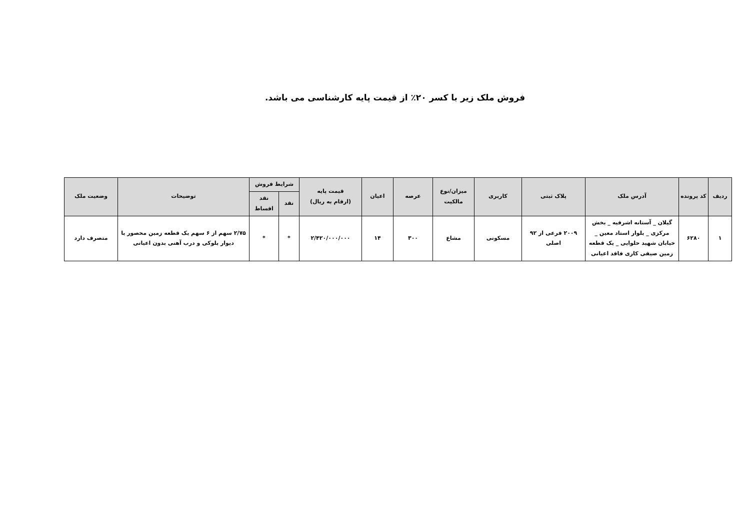فروش ملک زیر با کسر ۲۰٪ از قیمت پایه کارشناسی می باشد.
| ردیف | کد پرونده | آدرس ملک | پلاک ثبتی | کاربری | میزان/نوع مالکیت | عرصه | اعیان | قیمت پایه (ارقام به ریال) | شرایط فروش | | توضیحات | وضعیت ملک |
| --- | --- | --- | --- | --- | --- | --- | --- | --- | --- | --- | --- | --- |
| | | | | | | | | | نقد | نقد اقساط | | |
| ۱ | ۶۲۸۰ | گیلان _ آستانه اشرفیه _ بخش مرکزی _ بلوار استاد معین _ خیابان شهید حلوایی _ یک قطعه زمین صیفی کاری فاقد اعیانی | ۲۰۰۹ فرعی از ۹۲ اصلی | مسکونی | مشاع | ۳۰۰ | ۱۴ | ۲/۴۲۰/۰۰۰/۰۰۰ | * | * | ۲/۷۵ سهم از ۶ سهم یک قطعه زمین محصور با دیوار بلوکی و درب آهنی بدون اعیانی | متصرف دارد |